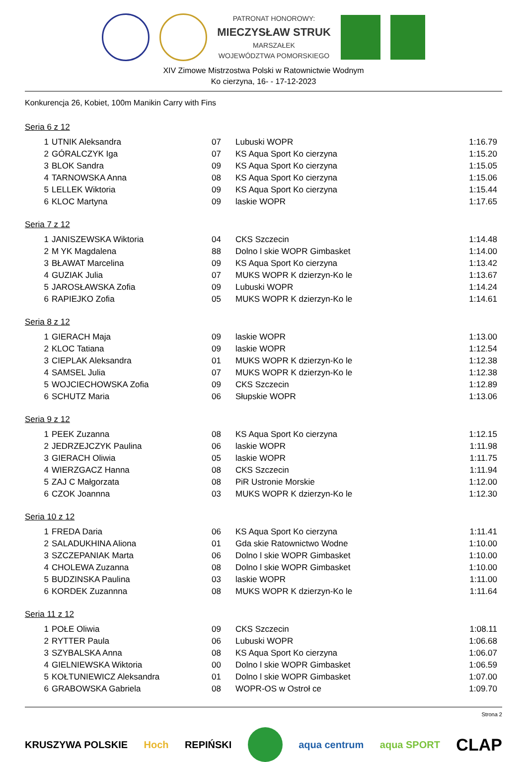PATRONAT HONOROWY:
MIECZYSŁAW STRUK
MARSZAŁEK
WOJEWÓDZTWA POMORSKIEGO
XIV Zimowe Mistrzostwa Polski w Ratownictwie Wodnym
Ko cierzyna, 16- - 17-12-2023
Konkurencja 26, Kobiet, 100m Manikin Carry with Fins
Seria 6 z 12
| 1 | UTNIK Aleksandra | 07 | Lubuski WOPR | 1:16.79 |
| 2 | GÓRALCZYK Iga | 07 | KS Aqua Sport Ko cierzyna | 1:15.20 |
| 3 | BLOK Sandra | 09 | KS Aqua Sport Ko cierzyna | 1:15.05 |
| 4 | TARNOWSKA Anna | 08 | KS Aqua Sport Ko cierzyna | 1:15.06 |
| 5 | LELLEK Wiktoria | 09 | KS Aqua Sport Ko cierzyna | 1:15.44 |
| 6 | KLOC Martyna | 09 | laskie WOPR | 1:17.65 |
Seria 7 z 12
| 1 | JANISZEWSKA Wiktoria | 04 | CKS Szczecin | 1:14.48 |
| 2 | M YK Magdalena | 88 | Dolno l skie WOPR Gimbasket | 1:14.00 |
| 3 | BŁAWAT Marcelina | 09 | KS Aqua Sport Ko cierzyna | 1:13.42 |
| 4 | GUZIAK Julia | 07 | MUKS WOPR K dzierzyn-Ko le | 1:13.67 |
| 5 | JAROSŁAWSKA Zofia | 09 | Lubuski WOPR | 1:14.24 |
| 6 | RAPIEJKO Zofia | 05 | MUKS WOPR K dzierzyn-Ko le | 1:14.61 |
Seria 8 z 12
| 1 | GIERACH Maja | 09 | laskie WOPR | 1:13.00 |
| 2 | KLOC Tatiana | 09 | laskie WOPR | 1:12.54 |
| 3 | CIEPLAK Aleksandra | 01 | MUKS WOPR K dzierzyn-Ko le | 1:12.38 |
| 4 | SAMSEL Julia | 07 | MUKS WOPR K dzierzyn-Ko le | 1:12.38 |
| 5 | WOJCIECHOWSKA Zofia | 09 | CKS Szczecin | 1:12.89 |
| 6 | SCHUTZ Maria | 06 | Słupskie WOPR | 1:13.06 |
Seria 9 z 12
| 1 | PEEK Zuzanna | 08 | KS Aqua Sport Ko cierzyna | 1:12.15 |
| 2 | JEDRZEJCZYK Paulina | 06 | laskie WOPR | 1:11.98 |
| 3 | GIERACH Oliwia | 05 | laskie WOPR | 1:11.75 |
| 4 | WIERZGACZ Hanna | 08 | CKS Szczecin | 1:11.94 |
| 5 | ZAJ C Małgorzata | 08 | PiR Ustronie Morskie | 1:12.00 |
| 6 | CZOK Joannna | 03 | MUKS WOPR K dzierzyn-Ko le | 1:12.30 |
Seria 10 z 12
| 1 | FREDA Daria | 06 | KS Aqua Sport Ko cierzyna | 1:11.41 |
| 2 | SALADUKHINA Aliona | 01 | Gda skie Ratownictwo Wodne | 1:10.00 |
| 3 | SZCZEPANIAK Marta | 06 | Dolno l skie WOPR Gimbasket | 1:10.00 |
| 4 | CHOLEWA Zuzanna | 08 | Dolno l skie WOPR Gimbasket | 1:10.00 |
| 5 | BUDZINSKA Paulina | 03 | laskie WOPR | 1:11.00 |
| 6 | KORDEK Zuzannna | 08 | MUKS WOPR K dzierzyn-Ko le | 1:11.64 |
Seria 11 z 12
| 1 | POŁE Oliwia | 09 | CKS Szczecin | 1:08.11 |
| 2 | RYTTER Paula | 06 | Lubuski WOPR | 1:06.68 |
| 3 | SZYBALSKA Anna | 08 | KS Aqua Sport Ko cierzyna | 1:06.07 |
| 4 | GIELNIEWSKA Wiktoria | 00 | Dolno l skie WOPR Gimbasket | 1:06.59 |
| 5 | KOŁTUNIEWICZ Aleksandra | 01 | Dolno l skie WOPR Gimbasket | 1:07.00 |
| 6 | GRABOWSKA Gabriela | 08 | WOPR-OS w Ostroł ce | 1:09.70 |
Strona 2
KRUSZYWA POLSKIE Hoch REPIŃSKI aqua centrum aqua SPORT CLAP